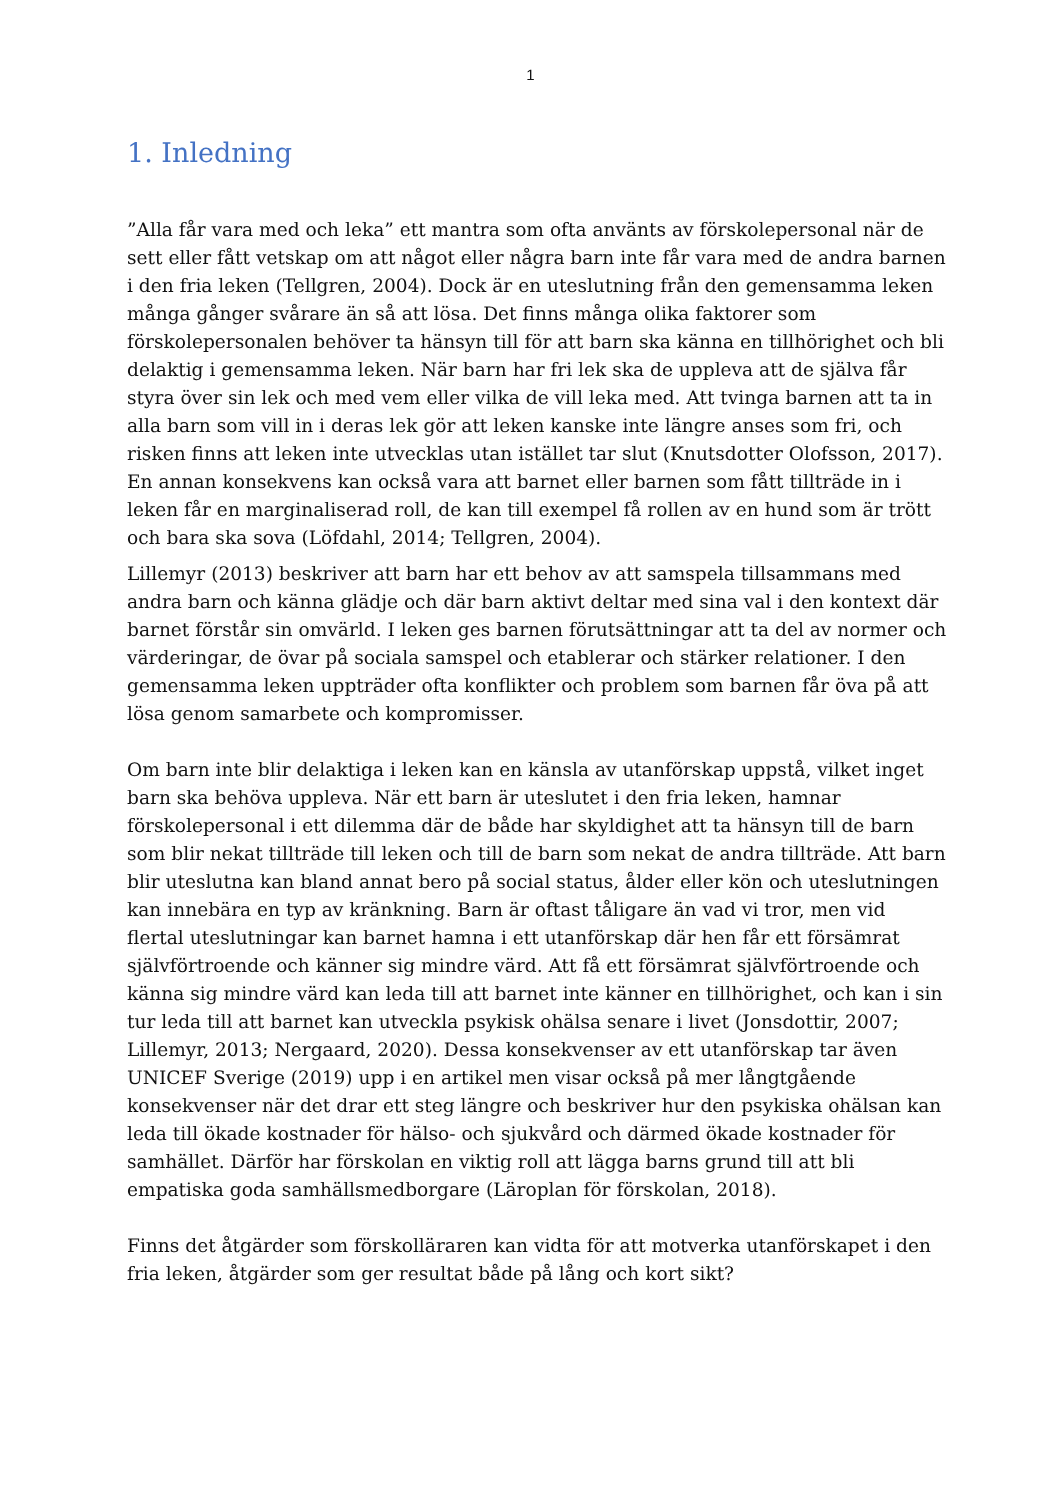1
1. Inledning
”Alla får vara med och leka” ett mantra som ofta använts av förskolepersonal när de sett eller fått vetskap om att något eller några barn inte får vara med de andra barnen i den fria leken (Tellgren, 2004). Dock är en uteslutning från den gemensamma leken många gånger svårare än så att lösa. Det finns många olika faktorer som förskolepersonalen behöver ta hänsyn till för att barn ska känna en tillhörighet och bli delaktig i gemensamma leken. När barn har fri lek ska de uppleva att de själva får styra över sin lek och med vem eller vilka de vill leka med. Att tvinga barnen att ta in alla barn som vill in i deras lek gör att leken kanske inte längre anses som fri, och risken finns att leken inte utvecklas utan istället tar slut (Knutsdotter Olofsson, 2017). En annan konsekvens kan också vara att barnet eller barnen som fått tillträde in i leken får en marginaliserad roll, de kan till exempel få rollen av en hund som är trött och bara ska sova (Löfdahl, 2014; Tellgren, 2004).
Lillemyr (2013) beskriver att barn har ett behov av att samspela tillsammans med andra barn och känna glädje och där barn aktivt deltar med sina val i den kontext där barnet förstår sin omvärld. I leken ges barnen förutsättningar att ta del av normer och värderingar, de övar på sociala samspel och etablerar och stärker relationer. I den gemensamma leken uppträder ofta konflikter och problem som barnen får öva på att lösa genom samarbete och kompromisser.
Om barn inte blir delaktiga i leken kan en känsla av utanförskap uppstå, vilket inget barn ska behöva uppleva. När ett barn är uteslutet i den fria leken, hamnar förskolepersonal i ett dilemma där de både har skyldighet att ta hänsyn till de barn som blir nekat tillträde till leken och till de barn som nekat de andra tillträde. Att barn blir uteslutna kan bland annat bero på social status, ålder eller kön och uteslutningen kan innebära en typ av kränkning. Barn är oftast tåligare än vad vi tror, men vid flertal uteslutningar kan barnet hamna i ett utanförskap där hen får ett försämrat självförtroende och känner sig mindre värd. Att få ett försämrat självförtroende och känna sig mindre värd kan leda till att barnet inte känner en tillhörighet, och kan i sin tur leda till att barnet kan utveckla psykisk ohälsa senare i livet (Jonsdottir, 2007; Lillemyr, 2013; Nergaard, 2020). Dessa konsekvenser av ett utanförskap tar även UNICEF Sverige (2019) upp i en artikel men visar också på mer långtgående konsekvenser när det drar ett steg längre och beskriver hur den psykiska ohälsan kan leda till ökade kostnader för hälso- och sjukvård och därmed ökade kostnader för samhället. Därför har förskolan en viktig roll att lägga barns grund till att bli empatiska goda samhällsmedborgare (Läroplan för förskolan, 2018).
Finns det åtgärder som förskolläraren kan vidta för att motverka utanförskapet i den fria leken, åtgärder som ger resultat både på lång och kort sikt?